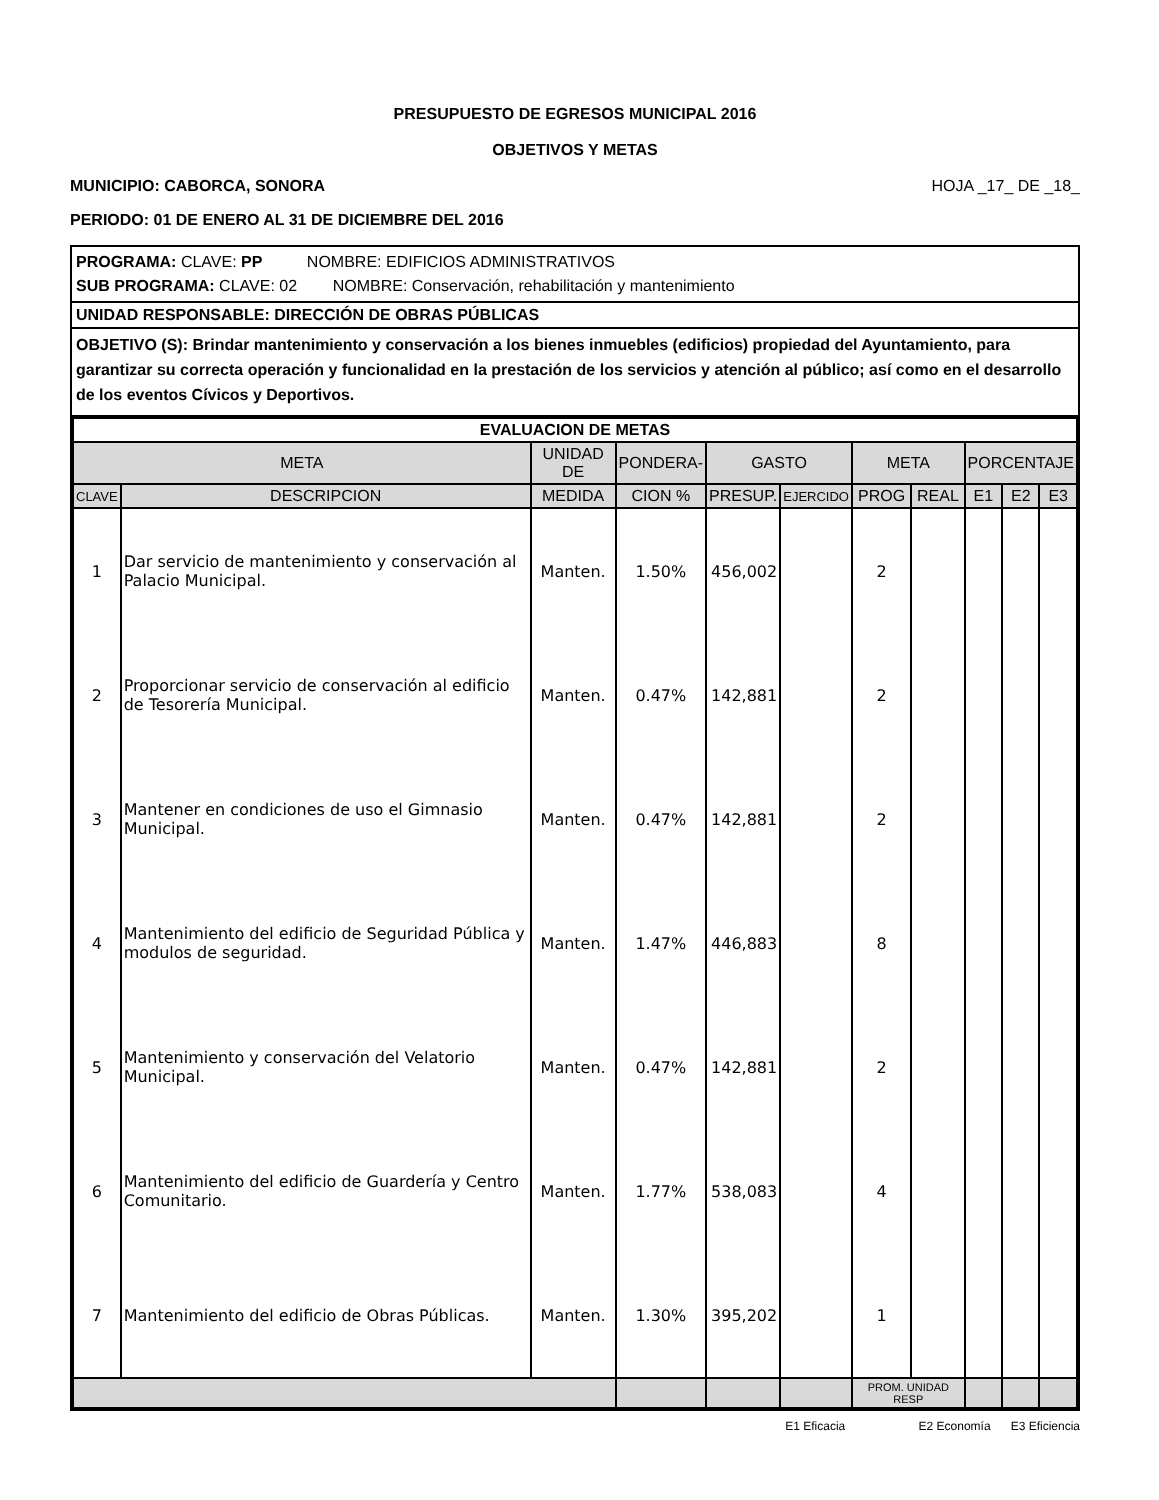PRESUPUESTO DE EGRESOS MUNICIPAL 2016
OBJETIVOS Y METAS
MUNICIPIO: CABORCA, SONORA HOJA _17_ DE _18_
PERIODO: 01 DE ENERO AL 31 DE DICIEMBRE DEL 2016
PROGRAMA: CLAVE: PP NOMBRE: EDIFICIOS ADMINISTRATIVOS
SUB PROGRAMA: CLAVE: 02 NOMBRE: Conservación, rehabilitación y mantenimiento
UNIDAD RESPONSABLE: DIRECCIÓN DE OBRAS PÚBLICAS
OBJETIVO (S): Brindar mantenimiento y conservación a los bienes inmuebles (edificios) propiedad del Ayuntamiento, para garantizar su correcta operación y funcionalidad en la prestación de los servicios y atención al público; así como en el desarrollo de los eventos Cívicos y Deportivos.
| EVALUACION DE METAS | | | | | | | | | | |
| --- | --- | --- | --- | --- | --- | --- | --- | --- | --- | --- |
| META | | UNIDAD DE | PONDERA- | GASTO | | META | | PORCENTAJE | | |
| CLAVE | DESCRIPCION | MEDIDA | CION % | PRESUP. | EJERCIDO | PROG | REAL | E1 | E2 | E3 |
| 1 | Dar servicio de mantenimiento y conservación al Palacio Municipal. | Manten. | 1.50% | 456,002 | | 2 | | | | |
| 2 | Proporcionar servicio de conservación al edificio de Tesorería Municipal. | Manten. | 0.47% | 142,881 | | 2 | | | | |
| 3 | Mantener en condiciones de uso el Gimnasio Municipal. | Manten. | 0.47% | 142,881 | | 2 | | | | |
| 4 | Mantenimiento del edificio de Seguridad Pública y modulos de seguridad. | Manten. | 1.47% | 446,883 | | 8 | | | | |
| 5 | Mantenimiento y conservación del Velatorio Municipal. | Manten. | 0.47% | 142,881 | | 2 | | | | |
| 6 | Mantenimiento del edificio de Guardería y Centro Comunitario. | Manten. | 1.77% | 538,083 | | 4 | | | | |
| 7 | Mantenimiento del edificio de Obras Públicas. | Manten. | 1.30% | 395,202 | | 1 | | | | |
| | | | | | | PROM. UNIDAD RESP | | | | |
E1 Eficacia E2 Economía E3 Eficiencia